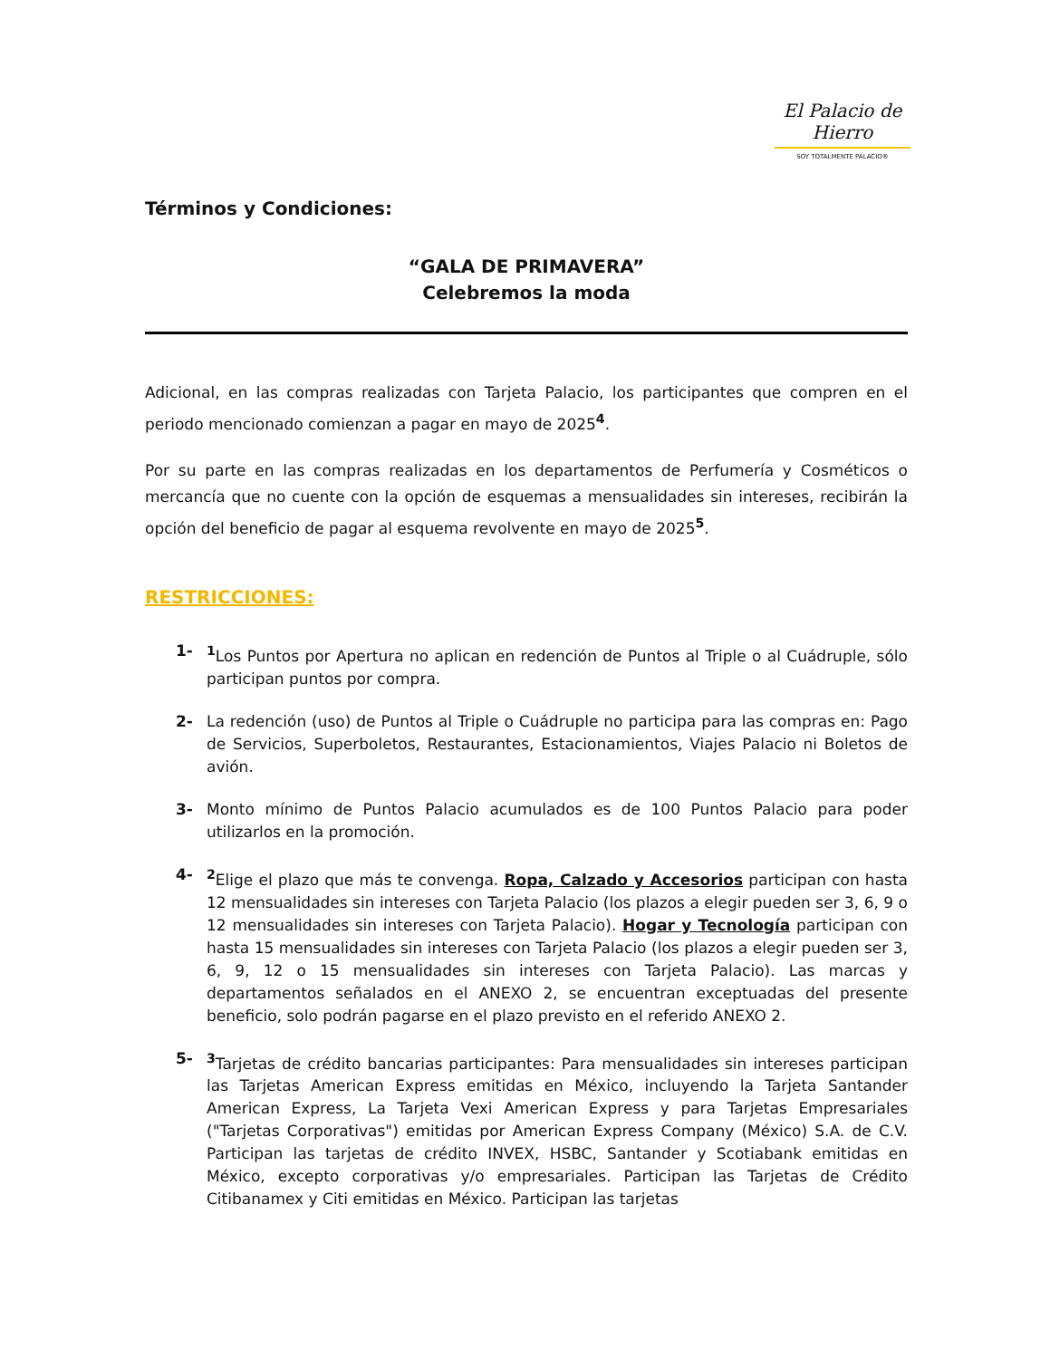El Palacio de Hierro
SOY TOTALMENTE PALACIO®
Términos y Condiciones:
“GALA DE PRIMAVERA”
Celebremos la moda
Adicional, en las compras realizadas con Tarjeta Palacio, los participantes que compren en el periodo mencionado comienzan a pagar en mayo de 2025<sup>4</sup>.
Por su parte en las compras realizadas en los departamentos de Perfumería y Cosméticos o mercancía que no cuente con la opción de esquemas a mensualidades sin intereses, recibirán la opción del beneficio de pagar al esquema revolvente en mayo de 2025<sup>5</sup>.
RESTRICCIONES:
1- <sup>1</sup> Los Puntos por Apertura no aplican en redención de Puntos al Triple o al Cuádruple, sólo participan puntos por compra.
2- La redención (uso) de Puntos al Triple o Cuádruple no participa para las compras en: Pago de Servicios, Superboletos, Restaurantes, Estacionamientos, Viajes Palacio ni Boletos de avión.
3- Monto mínimo de Puntos Palacio acumulados es de 100 Puntos Palacio para poder utilizarlos en la promoción.
4- <sup>2</sup> Elige el plazo que más te convenga. Ropa, Calzado y Accesorios participan con hasta 12 mensualidades sin intereses con Tarjeta Palacio (los plazos a elegir pueden ser 3, 6, 9 o 12 mensualidades sin intereses con Tarjeta Palacio). Hogar y Tecnología participan con hasta 15 mensualidades sin intereses con Tarjeta Palacio (los plazos a elegir pueden ser 3, 6, 9, 12 o 15 mensualidades sin intereses con Tarjeta Palacio). Las marcas y departamentos señalados en el ANEXO 2, se encuentran exceptuadas del presente beneficio, solo podrán pagarse en el plazo previsto en el referido ANEXO 2.
5- <sup>3</sup> Tarjetas de crédito bancarias participantes: Para mensualidades sin intereses participan las Tarjetas American Express emitidas en México, incluyendo la Tarjeta Santander American Express, La Tarjeta Vexi American Express y para Tarjetas Empresariales ("Tarjetas Corporativas") emitidas por American Express Company (México) S.A. de C.V. Participan las tarjetas de crédito INVEX, HSBC, Santander y Scotiabank emitidas en México, excepto corporativas y/o empresariales. Participan las Tarjetas de Crédito Citibanamex y Citi emitidas en México. Participan las tarjetas